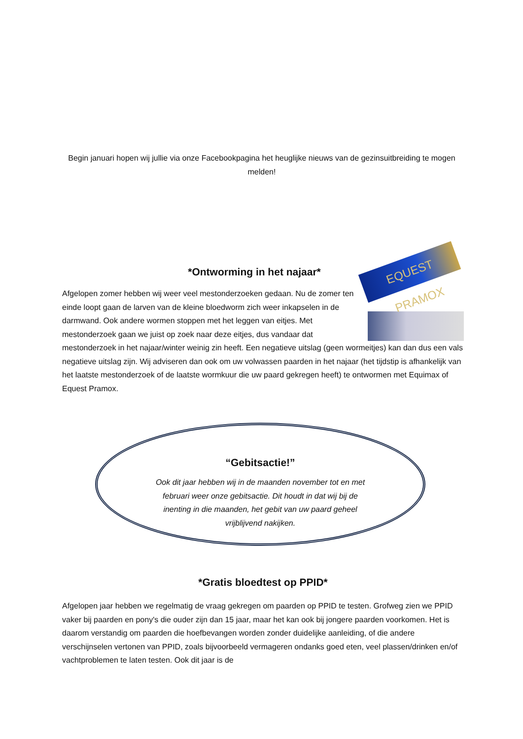Begin januari hopen wij jullie via onze Facebookpagina het heuglijke nieuws van de gezinsuitbreiding te mogen melden!
*Ontworming in het najaar*
EQUEST PRAMOX
Afgelopen zomer hebben wij weer veel mestonderzoeken gedaan. Nu de zomer ten einde loopt gaan de larven van de kleine bloedworm zich weer inkapselen in de darmwand. Ook andere wormen stoppen met het leggen van eitjes. Met mestonderzoek gaan we juist op zoek naar deze eitjes, dus vandaar dat mestonderzoek in het najaar/winter weinig zin heeft. Een negatieve uitslag (geen wormeitjes) kan dan dus een vals negatieve uitslag zijn. Wij adviseren dan ook om uw volwassen paarden in het najaar (het tijdstip is afhankelijk van het laatste mestonderzoek of de laatste wormkuur die uw paard gekregen heeft) te ontwormen met Equimax of Equest Pramox.
“Gebitsactie!”
Ook dit jaar hebben wij in de maanden november tot en met februari weer onze gebitsactie. Dit houdt in dat wij bij de inenting in die maanden, het gebit van uw paard geheel vrijblijvend nakijken.
*Gratis bloedtest op PPID*
Afgelopen jaar hebben we regelmatig de vraag gekregen om paarden op PPID te testen. Grofweg zien we PPID vaker bij paarden en pony's die ouder zijn dan 15 jaar, maar het kan ook bij jongere paarden voorkomen. Het is daarom verstandig om paarden die hoefbevangen worden zonder duidelijke aanleiding, of die andere verschijnselen vertonen van PPID, zoals bijvoorbeeld vermageren ondanks goed eten, veel plassen/drinken en/of vachtproblemen te laten testen. Ook dit jaar is de